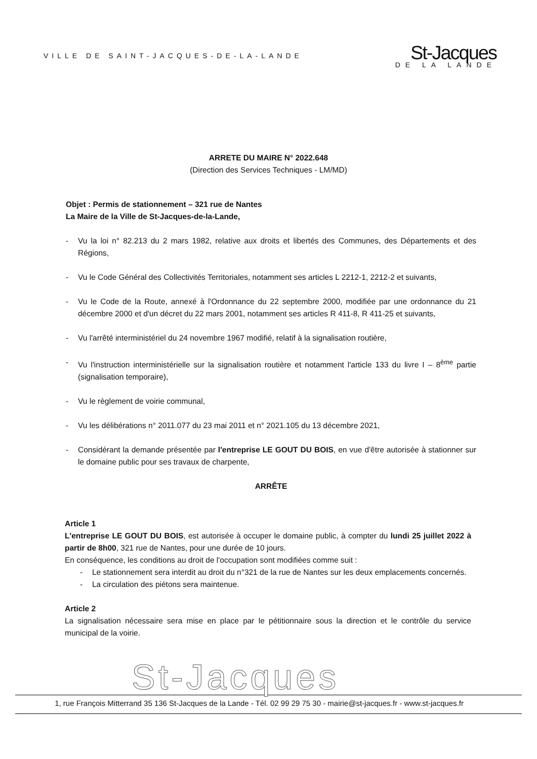VILLE DE SAINT-JACQUES-DE-LA-LANDE
St-Jacques
DE LA LANDE
ARRETE DU MAIRE N° 2022.648
(Direction des Services Techniques - LM/MD)
Objet : Permis de stationnement – 321 rue de Nantes
La Maire de la Ville de St-Jacques-de-la-Lande,
- Vu la loi n° 82.213 du 2 mars 1982, relative aux droits et libertés des Communes, des Départements et des Régions,
- Vu le Code Général des Collectivités Territoriales, notamment ses articles L 2212-1, 2212-2 et suivants,
- Vu le Code de la Route, annexé à l'Ordonnance du 22 septembre 2000, modifiée par une ordonnance du 21 décembre 2000 et d'un décret du 22 mars 2001, notamment ses articles R 411-8, R 411-25 et suivants,
- Vu l'arrêté interministériel du 24 novembre 1967 modifié, relatif à la signalisation routière,
- Vu l'instruction interministérielle sur la signalisation routière et notamment l'article 133 du livre I – 8<sup>ème</sup> partie (signalisation temporaire),
- Vu le règlement de voirie communal,
- Vu les délibérations n° 2011.077 du 23 mai 2011 et n° 2021.105 du 13 décembre 2021,
- Considérant la demande présentée par l'entreprise LE GOUT DU BOIS, en vue d'être autorisée à stationner sur le domaine public pour ses travaux de charpente,
ARRÊTE
Article 1
L'entreprise LE GOUT DU BOIS, est autorisée à occuper le domaine public, à compter du lundi 25 juillet 2022 à partir de 8h00, 321 rue de Nantes, pour une durée de 10 jours.
En conséquence, les conditions au droit de l'occupation sont modifiées comme suit :
- Le stationnement sera interdit au droit du n°321 de la rue de Nantes sur les deux emplacements concernés.
- La circulation des piétons sera maintenue.
Article 2
La signalisation nécessaire sera mise en place par le pétitionnaire sous la direction et le contrôle du service municipal de la voirie.
St-Jacques
1, rue François Mitterrand 35 136 St-Jacques de la Lande - Tél. 02 99 29 75 30 - mairie@st-jacques.fr - www.st-jacques.fr